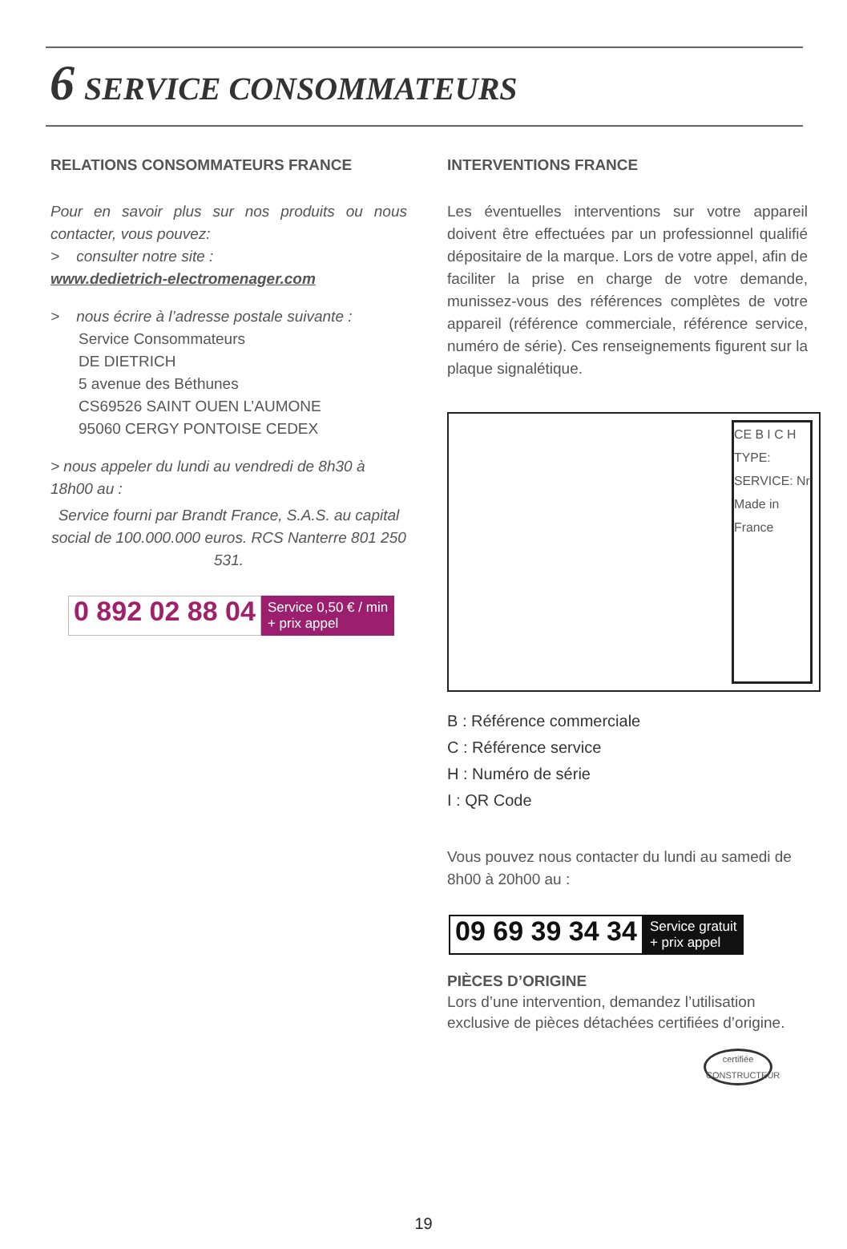6 SERVICE CONSOMMATEURS
RELATIONS CONSOMMATEURS FRANCE
Pour en savoir plus sur nos produits ou nous contacter, vous pouvez:
> consulter notre site :
www.dedietrich-electromenager.com
> nous écrire à l’adresse postale suivante :
Service Consommateurs
DE DIETRICH
5 avenue des Béthunes
CS69526 SAINT OUEN L’AUMONE
95060 CERGY PONTOISE CEDEX
> nous appeler du lundi au vendredi de 8h30 à 18h00 au :
Service fourni par Brandt France, S.A.S. au capital social de 100.000.000 euros. RCS Nanterre 801 250 531.
0 892 02 88 04 Service 0,50 € / min
+ prix appel
INTERVENTIONS FRANCE
Les éventuelles interventions sur votre appareil doivent être effectuées par un professionnel qualifié dépositaire de la marque. Lors de votre appel, afin de faciliter la prise en charge de votre demande, munissez-vous des références complètes de votre appareil (référence commerciale, référence service, numéro de série). Ces renseignements figurent sur la plaque signalétique.
CE B I C H TYPE: SERVICE: Nr Made in France
B : Référence commerciale
C : Référence service
H : Numéro de série
I : QR Code
Vous pouvez nous contacter du lundi au samedi de 8h00 à 20h00 au :
09 69 39 34 34 Service gratuit
+ prix appel
PIÈCES D’ORIGINE
Lors d’une intervention, demandez l’utilisation exclusive de pièces détachées certifiées d’origine.
certifiée
CONSTRUCTEUR
19